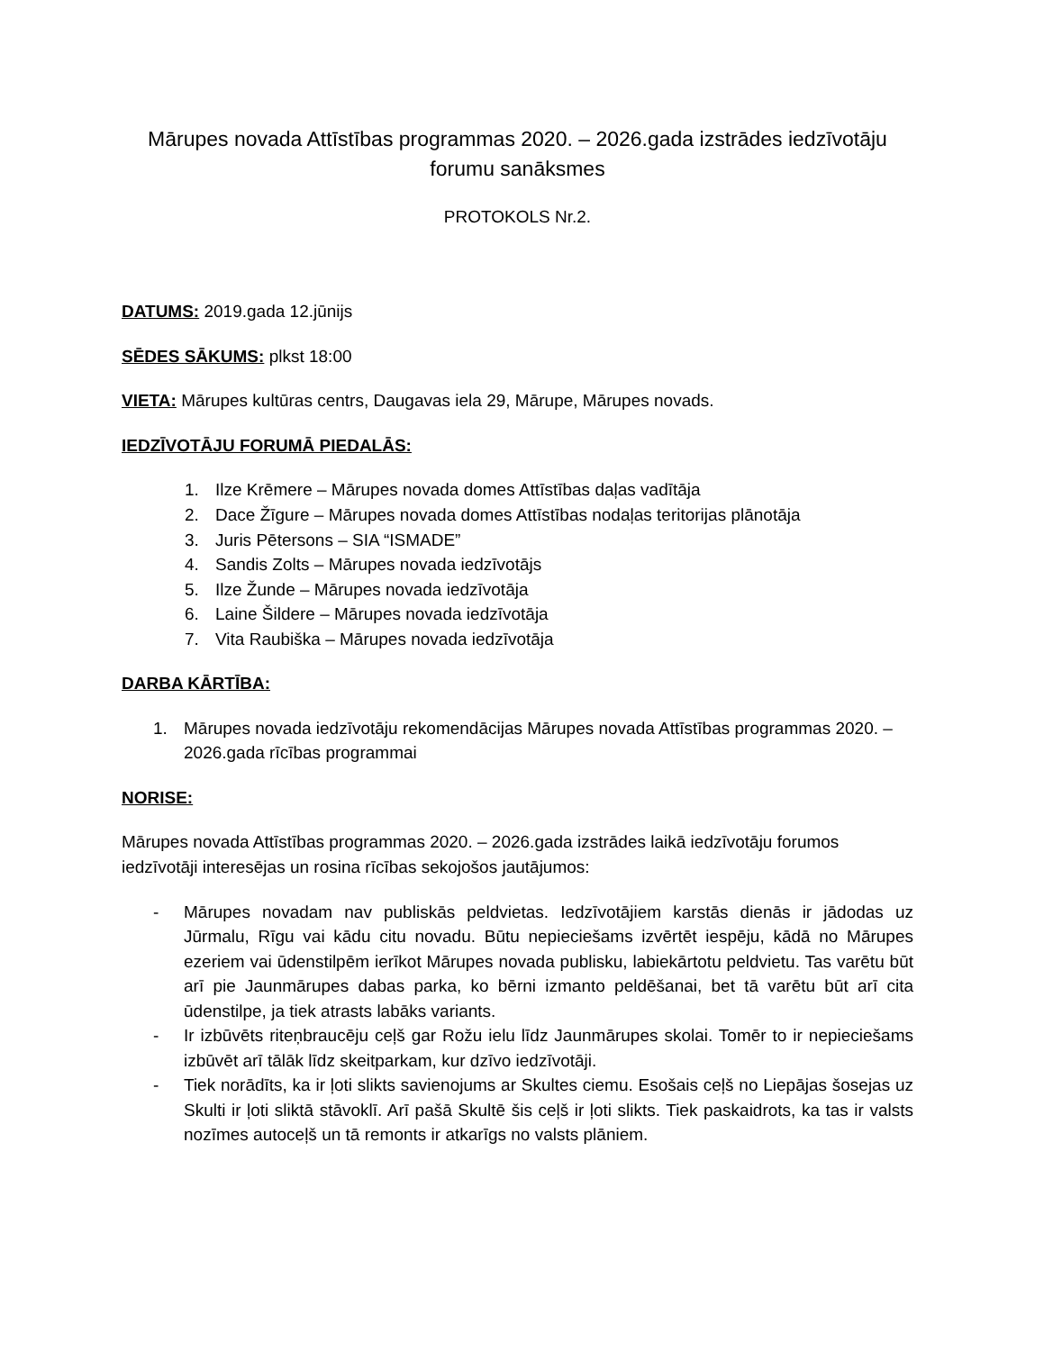Mārupes novada Attīstības programmas 2020. – 2026.gada izstrādes iedzīvotāju forumu sanāksmes
PROTOKOLS Nr.2.
DATUMS: 2019.gada 12.jūnijs
SĒDES SĀKUMS: plkst 18:00
VIETA: Mārupes kultūras centrs, Daugavas iela 29, Mārupe, Mārupes novads.
IEDZĪVOTĀJU FORUMĀ PIEDALĀS:
1. Ilze Krēmere – Mārupes novada domes Attīstības daļas vadītāja
2. Dace Žīgure – Mārupes novada domes Attīstības nodaļas teritorijas plānotāja
3. Juris Pētersons – SIA “ISMADE”
4. Sandis Zolts – Mārupes novada iedzīvotājs
5. Ilze Žunde – Mārupes novada iedzīvotāja
6. Laine Šildere – Mārupes novada iedzīvotāja
7. Vita Raubiška – Mārupes novada iedzīvotāja
DARBA KĀRTĪBA:
1. Mārupes novada iedzīvotāju rekomendācijas Mārupes novada Attīstības programmas 2020. – 2026.gada rīcības programmai
NORISE:
Mārupes novada Attīstības programmas 2020. – 2026.gada izstrādes laikā iedzīvotāju forumos iedzīvotāji interesējas un rosina rīcības sekojošos jautājumos:
- Mārupes novadam nav publiskās peldvietas. Iedzīvotājiem karstās dienās ir jādodas uz Jūrmalu, Rīgu vai kādu citu novadu. Būtu nepieciešams izvērtēt iespēju, kādā no Mārupes ezeriem vai ūdenstilpēm ierīkot Mārupes novada publisku, labiekārtotu peldvietu. Tas varētu būt arī pie Jaunmārupes dabas parka, ko bērni izmanto peldēšanai, bet tā varētu būt arī cita ūdenstilpe, ja tiek atrasts labāks variants.
- Ir izbūvēts riteņbraucēju ceļš gar Rožu ielu līdz Jaunmārupes skolai. Tomēr to ir nepieciešams izbūvēt arī tālāk līdz skeitparkam, kur dzīvo iedzīvotāji.
- Tiek norādīts, ka ir ļoti slikts savienojums ar Skultes ciemu. Esošais ceļš no Liepājas šosejas uz Skulti ir ļoti sliktā stāvoklī. Arī pašā Skultē šis ceļš ir ļoti slikts. Tiek paskaidrots, ka tas ir valsts nozīmes autoceļš un tā remonts ir atkarīgs no valsts plāniem.